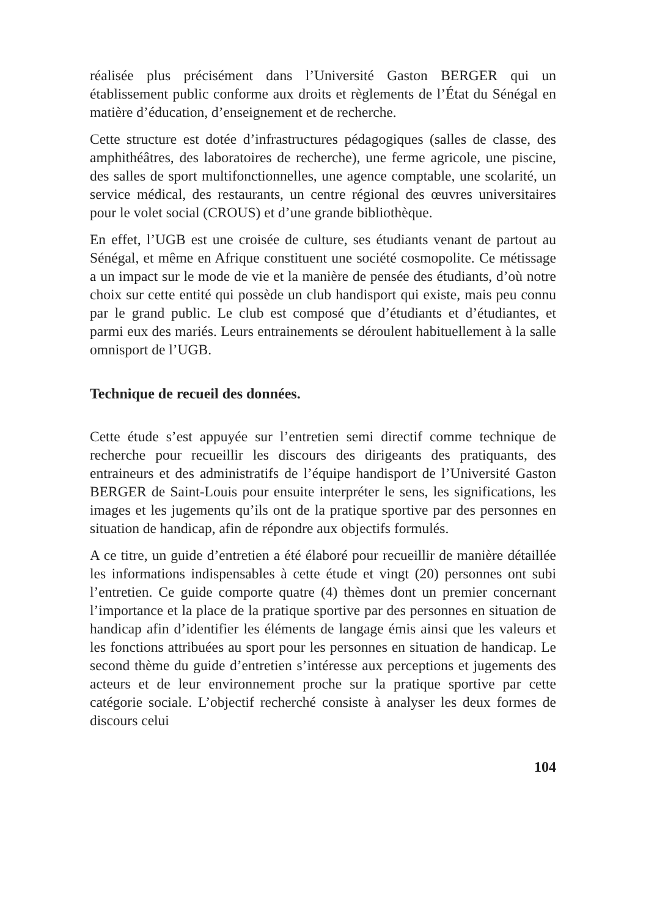réalisée plus précisément dans l’Université Gaston BERGER qui un établissement public conforme aux droits et règlements de l’État du Sénégal en matière d’éducation, d’enseignement et de recherche.
Cette structure est dotée d’infrastructures pédagogiques (salles de classe, des amphithéâtres, des laboratoires de recherche), une ferme agricole, une piscine, des salles de sport multifonctionnelles, une agence comptable, une scolarité, un service médical, des restaurants, un centre régional des œuvres universitaires pour le volet social (CROUS) et d’une grande bibliothèque.
En effet, l’UGB est une croisée de culture, ses étudiants venant de partout au Sénégal, et même en Afrique constituent une société cosmopolite. Ce métissage a un impact sur le mode de vie et la manière de pensée des étudiants, d’où notre choix sur cette entité qui possède un club handisport qui existe, mais peu connu par le grand public. Le club est composé que d’étudiants et d’étudiantes, et parmi eux des mariés. Leurs entrainements se déroulent habituellement à la salle omnisport de l’UGB.
Technique de recueil des données.
Cette étude s’est appuyée sur l’entretien semi directif comme technique de recherche pour recueillir les discours des dirigeants des pratiquants, des entraineurs et des administratifs de l’équipe handisport de l’Université Gaston BERGER de Saint-Louis pour ensuite interpréter le sens, les significations, les images et les jugements qu’ils ont de la pratique sportive par des personnes en situation de handicap, afin de répondre aux objectifs formulés.
A ce titre, un guide d’entretien a été élaboré pour recueillir de manière détaillée les informations indispensables à cette étude et vingt (20) personnes ont subi l’entretien. Ce guide comporte quatre (4) thèmes dont un premier concernant l’importance et la place de la pratique sportive par des personnes en situation de handicap afin d’identifier les éléments de langage émis ainsi que les valeurs et les fonctions attribuées au sport pour les personnes en situation de handicap. Le second thème du guide d’entretien s’intéresse aux perceptions et jugements des acteurs et de leur environnement proche sur la pratique sportive par cette catégorie sociale. L’objectif recherché consiste à analyser les deux formes de discours celui
104